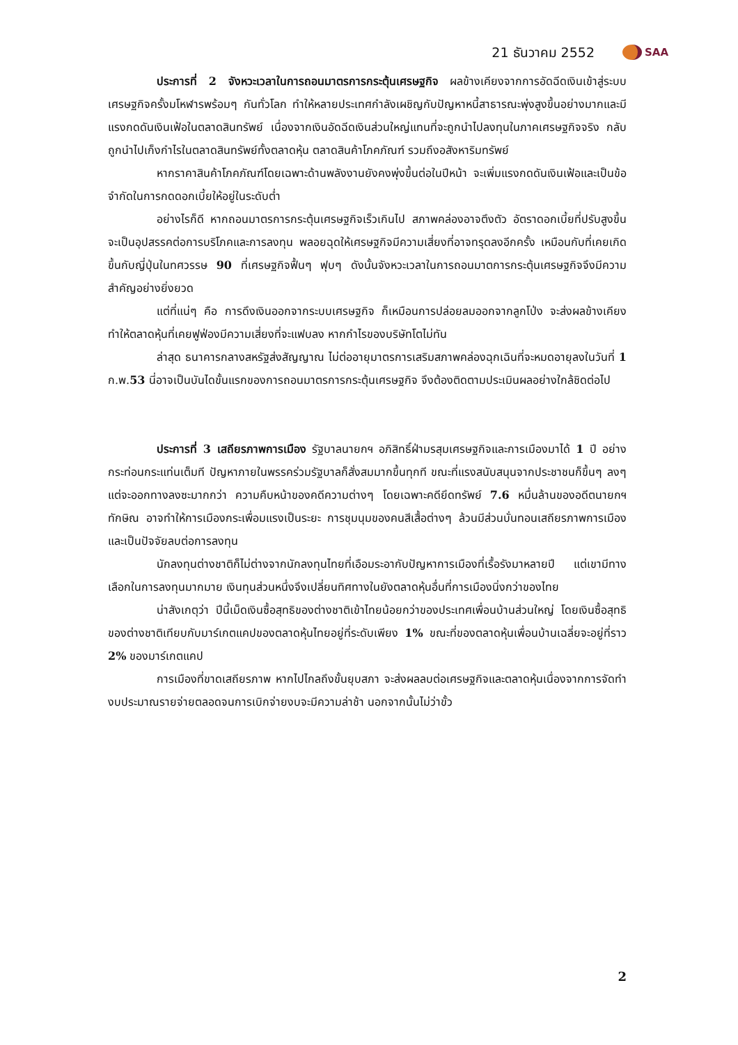21 ธันวาคม 2552 SAA
ประการที่ 2 จังหวะเวลาในการถอนมาตรการกระตุ้นเศรษฐกิจ ผลข้างเคียงจากการอัดฉีดเงินเข้าสู่ระบบเศรษฐกิจครั้งมโหฬารพร้อมๆ กันทั่วโลก ทำให้หลายประเทศกำลังเผชิญกับปัญหาหนี้สาธารณะพุ่งสูงขึ้นอย่างมากและมีแรงกดดันเงินเฟ้อในตลาดสินทรัพย์ เนื่องจากเงินอัดฉีดเงินส่วนใหญ่แทนที่จะถูกนำไปลงทุนในภาคเศรษฐกิจจริง กลับถูกนำไปเก็งกำไรในตลาดสินทรัพย์ทั้งตลาดหุ้น ตลาดสินค้าโภคภัณฑ์ รวมถึงอสังหาริมทรัพย์
หากราคาสินค้าโภคภัณฑ์โดยเฉพาะด้านพลังงานยังคงพุ่งขึ้นต่อในปีหน้า จะเพิ่มแรงกดดันเงินเฟ้อและเป็นข้อจำกัดในการกดดอกเบี้ยให้อยู่ในระดับต่ำ
อย่างไรก็ดี หากถอนมาตรการกระตุ้นเศรษฐกิจเร็วเกินไป สภาพคล่องอาจตึงตัว อัตราดอกเบี้ยที่ปรับสูงขึ้นจะเป็นอุปสรรคต่อการบริโภคและการลงทุน พลอยฉุดให้เศรษฐกิจมีความเสี่ยงที่อาจทรุดลงอีกครั้ง เหมือนกับที่เคยเกิดขึ้นกับญี่ปุ่นในทศวรรษ 90 ที่เศรษฐกิจฟื้นๆ ฟุบๆ ดังนั้นจังหวะเวลาในการถอนมาตการกระตุ้นเศรษฐกิจจึงมีความสำคัญอย่างยิ่งยวด
แต่ที่แน่ๆ คือ การดึงเงินออกจากระบบเศรษฐกิจ ก็เหมือนการปล่อยลมออกจากลูกโป่ง จะส่งผลข้างเคียงทำให้ตลาดหุ้นที่เคยฟูฟ่องมีความเสี่ยงที่จะแฟบลง หากกำไรของบริษัทโตไม่ทัน
ล่าสุด ธนาคารกลางสหรัฐส่งสัญญาณ ไม่ต่ออายุมาตรการเสริมสภาพคล่องฉุกเฉินที่จะหมดอายุลงในวันที่ 1 ก.พ.53 นี่อาจเป็นบันไดขั้นแรกของการถอนมาตรการกระตุ้นเศรษฐกิจ จึงต้องติดตามประเมินผลอย่างใกล้ชิดต่อไป
ประการที่ 3 เสถียรภาพการเมือง รัฐบาลนายกฯ อภิสิทธิ์ฝ่ามรสุมเศรษฐกิจและการเมืองมาได้ 1 ปี อย่างกระท่อนกระแท่นเต็มที ปัญหาภายในพรรคร่วมรัฐบาลก็สั่งสมมากขึ้นทุกที ขณะที่แรงสนับสนุนจากประชาชนก็ขึ้นๆ ลงๆ แต่จะออกทางลงซะมากกว่า ความคืบหน้าของคดีความต่างๆ โดยเฉพาะคดียึดทรัพย์ 7.6 หมื่นล้านของอดีตนายกฯ ทักษิณ อาจทำให้การเมืองกระเพื่อมแรงเป็นระยะ การชุมนุมของคนสีเสื้อต่างๆ ล้วนมีส่วนบั่นทอนเสถียรภาพการเมือง และเป็นปัจจัยลบต่อการลงทุน
นักลงทุนต่างชาติก็ไม่ต่างจากนักลงทุนไทยที่เอือมระอากับปัญหาการเมืองที่เรื้อรังมาหลายปี แต่เขามีทางเลือกในการลงทุนมากมาย เงินทุนส่วนหนึ่งจึงเปลี่ยนทิศทางในยังตลาดหุ้นอื่นที่การเมืองนิ่งกว่าของไทย
น่าสังเกตุว่า ปีนี้เม็ดเงินซื้อสุทธิของต่างชาติเข้าไทยน้อยกว่าของประเทศเพื่อนบ้านส่วนใหญ่ โดยเงินซื้อสุทธิของต่างชาติเทียบกับมาร์เกตแคปของตลาดหุ้นไทยอยู่ที่ระดับเพียง 1% ขณะที่ของตลาดหุ้นเพื่อนบ้านเฉลี่ยจะอยู่ที่ราว 2% ของมาร์เกตแคป
การเมืองที่ขาดเสถียรภาพ หากไปไกลถึงขั้นยุบสภา จะส่งผลลบต่อเศรษฐกิจและตลาดหุ้นเนื่องจากการจัดทำงบประมาณรายจ่ายตลอดจนการเบิกจ่ายงบจะมีความล่าช้า นอกจากนั้นไม่ว่าขั้ว
2